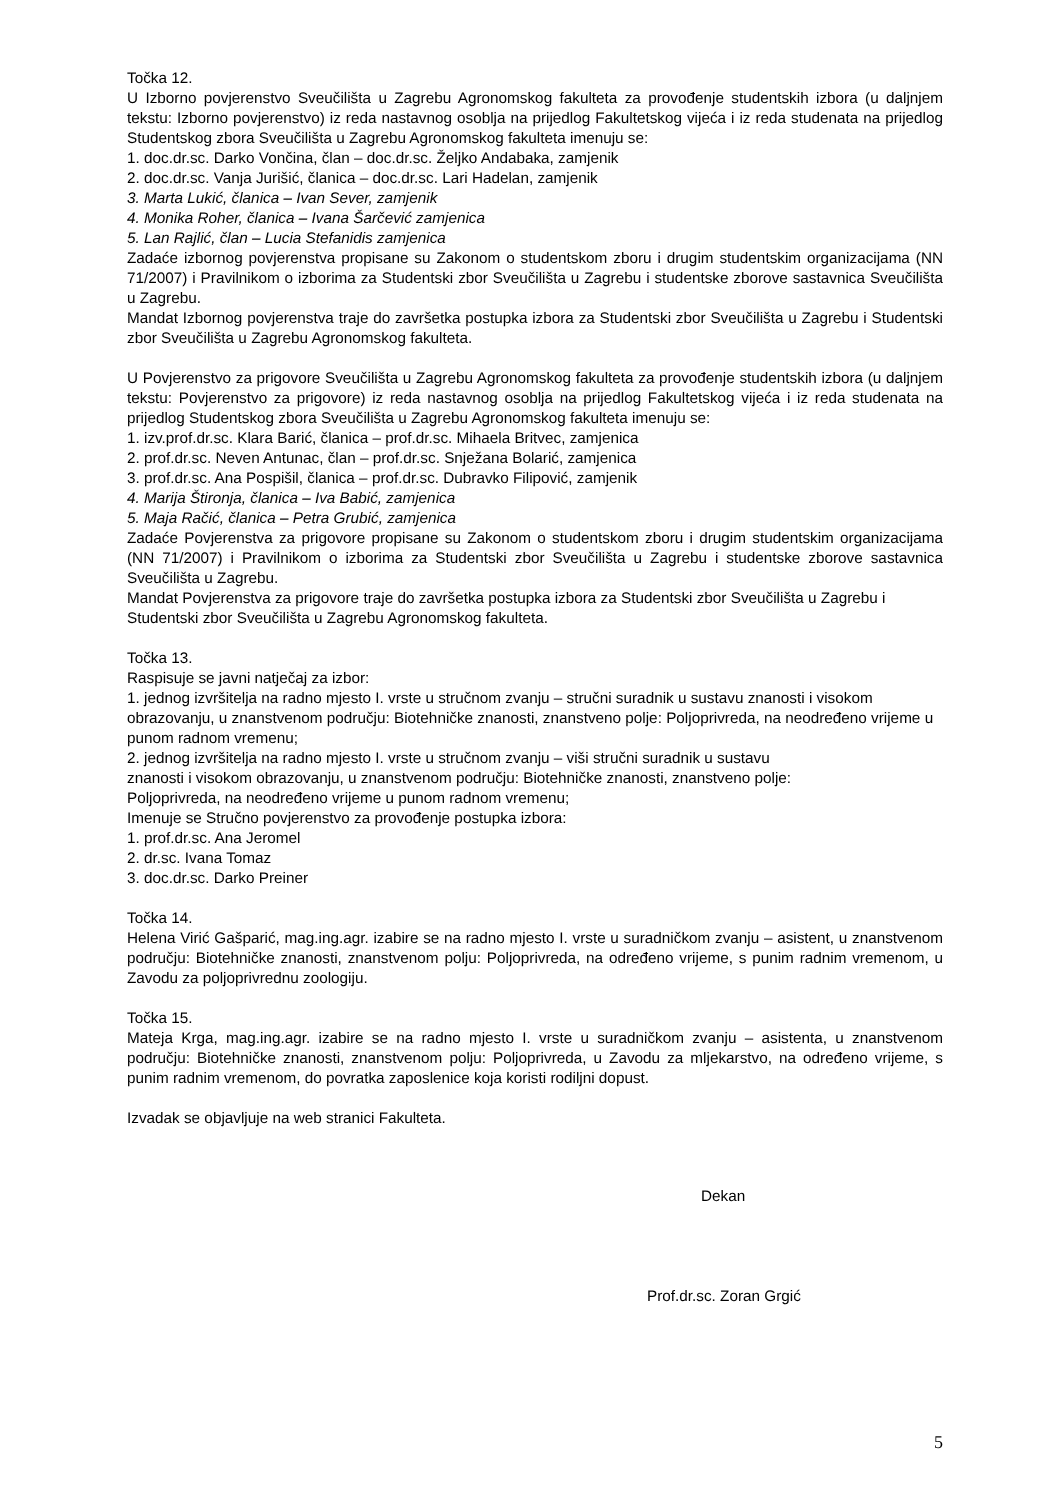Točka 12.
U Izborno povjerenstvo Sveučilišta u Zagrebu Agronomskog fakulteta za provođenje studentskih izbora (u daljnjem tekstu: Izborno povjerenstvo) iz reda nastavnog osoblja na prijedlog Fakultetskog vijeća i iz reda studenata na prijedlog Studentskog zbora Sveučilišta u Zagrebu Agronomskog fakulteta imenuju se:
1. doc.dr.sc. Darko Vončina, član – doc.dr.sc. Željko Andabaka, zamjenik
2. doc.dr.sc. Vanja Jurišić, članica – doc.dr.sc. Lari Hadelan, zamjenik
3. Marta Lukić, članica – Ivan Sever, zamjenik
4. Monika Roher, članica – Ivana Šarčević zamjenica
5. Lan Rajlić, član – Lucia Stefanidis zamjenica
Zadaće izbornog povjerenstva propisane su Zakonom o studentskom zboru i drugim studentskim organizacijama (NN 71/2007) i Pravilnikom o izborima za Studentski zbor Sveučilišta u Zagrebu i studentske zborove sastavnica Sveučilišta u Zagrebu.
Mandat Izbornog povjerenstva traje do završetka postupka izbora za Studentski zbor Sveučilišta u Zagrebu i Studentski zbor Sveučilišta u Zagrebu Agronomskog fakulteta.
U Povjerenstvo za prigovore Sveučilišta u Zagrebu Agronomskog fakulteta za provođenje studentskih izbora (u daljnjem tekstu: Povjerenstvo za prigovore) iz reda nastavnog osoblja na prijedlog Fakultetskog vijeća i iz reda studenata na prijedlog Studentskog zbora Sveučilišta u Zagrebu Agronomskog fakulteta imenuju se:
1. izv.prof.dr.sc. Klara Barić, članica – prof.dr.sc. Mihaela Britvec, zamjenica
2. prof.dr.sc. Neven Antunac, član – prof.dr.sc. Snježana Bolarić, zamjenica
3. prof.dr.sc. Ana Pospišil, članica – prof.dr.sc. Dubravko Filipović, zamjenik
4. Marija Štironja, članica – Iva Babić, zamjenica
5. Maja Račić, članica – Petra Grubić, zamjenica
Zadaće Povjerenstva za prigovore propisane su Zakonom o studentskom zboru i drugim studentskim organizacijama (NN 71/2007) i Pravilnikom o izborima za Studentski zbor Sveučilišta u Zagrebu i studentske zborove sastavnica Sveučilišta u Zagrebu.
Mandat Povjerenstva za prigovore traje do završetka postupka izbora za Studentski zbor Sveučilišta u Zagrebu i Studentski zbor Sveučilišta u Zagrebu Agronomskog fakulteta.
Točka 13.
Raspisuje se javni natječaj za izbor:
1. jednog izvršitelja na radno mjesto I. vrste u stručnom zvanju – stručni suradnik u sustavu znanosti i visokom obrazovanju, u znanstvenom području: Biotehničke znanosti, znanstveno polje: Poljoprivreda, na neodređeno vrijeme u punom radnom vremenu;
2. jednog izvršitelja na radno mjesto I. vrste u stručnom zvanju – viši stručni suradnik u sustavu
znanosti i visokom obrazovanju, u znanstvenom području: Biotehničke znanosti, znanstveno polje:
Poljoprivreda, na neodređeno vrijeme u punom radnom vremenu;
Imenuje se Stručno povjerenstvo za provođenje postupka izbora:
1. prof.dr.sc. Ana Jeromel
2. dr.sc. Ivana Tomaz
3. doc.dr.sc. Darko Preiner
Točka 14.
Helena Virić Gašparić, mag.ing.agr. izabire se na radno mjesto I. vrste u suradničkom zvanju – asistent, u znanstvenom području: Biotehničke znanosti, znanstvenom polju: Poljoprivreda, na određeno vrijeme, s punim radnim vremenom, u Zavodu za poljoprivrednu zoologiju.
Točka 15.
Mateja Krga, mag.ing.agr. izabire se na radno mjesto I. vrste u suradničkom zvanju – asistenta, u znanstvenom području: Biotehničke znanosti, znanstvenom polju: Poljoprivreda, u Zavodu za mljekarstvo, na određeno vrijeme, s punim radnim vremenom, do povratka zaposlenice koja koristi rodiljni dopust.
Izvadak se objavljuje na web stranici Fakulteta.
Dekan
Prof.dr.sc. Zoran Grgić
5